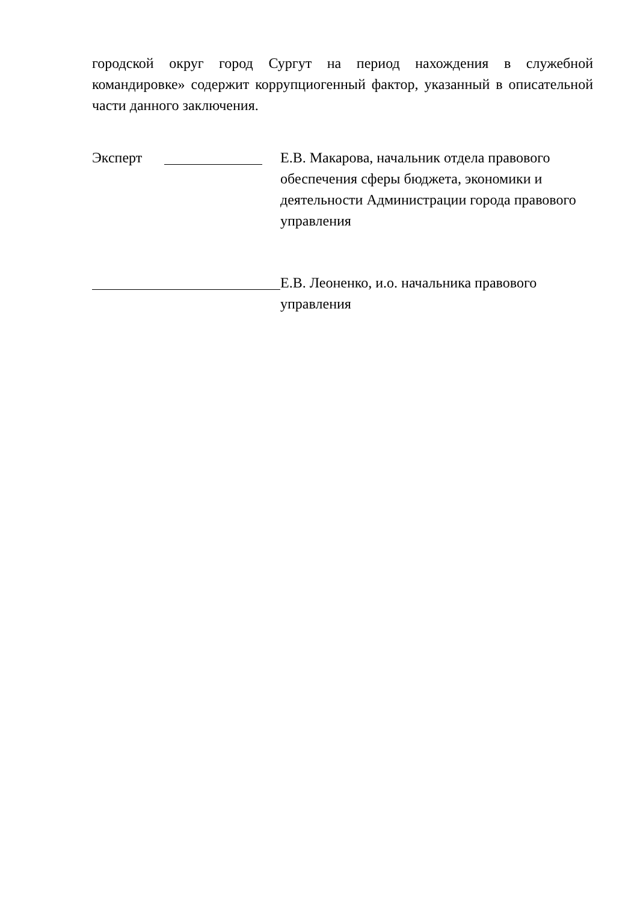городской округ город Сургут на период нахождения в служебной командировке» содержит коррупциогенный фактор, указанный в описательной части данного заключения.
Эксперт Е.В. Макарова, начальник отдела правового обеспечения сферы бюджета, экономики и деятельности Администрации города правового управления
Е.В. Леоненко, и.о. начальника правового управления